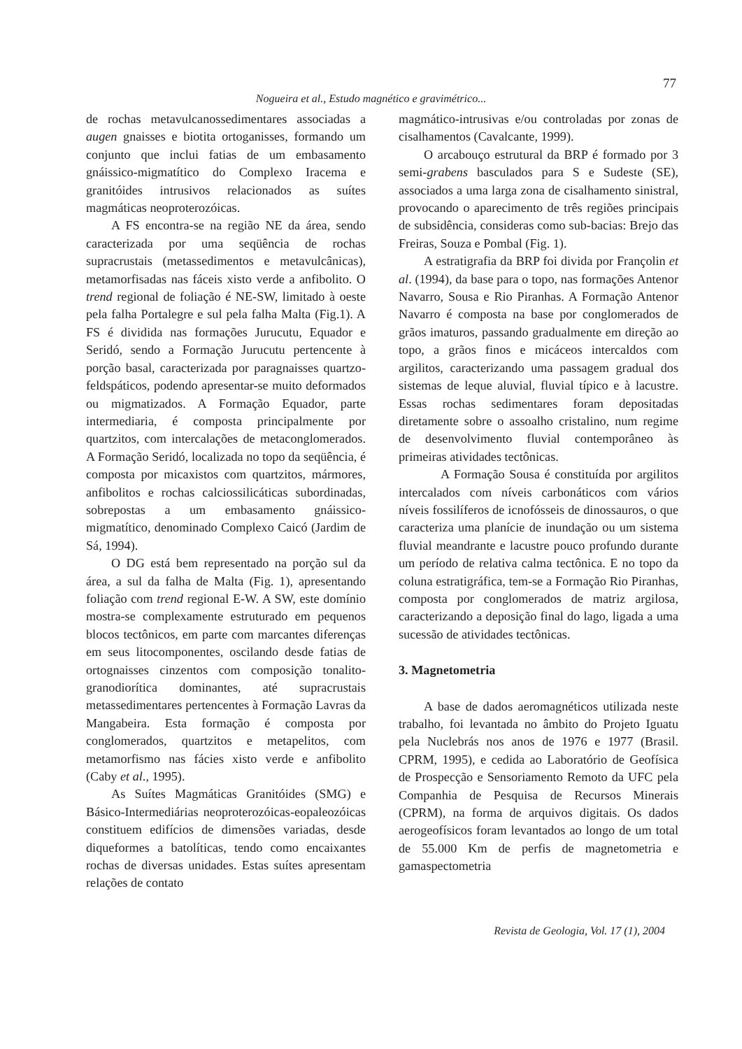77
Nogueira et al., Estudo magnético e gravimétrico...
de rochas metavulcanossedimentares associadas a augen gnaisses e biotita ortoganisses, formando um conjunto que inclui fatias de um embasamento gnáissico-migmatítico do Complexo Iracema e granitóides intrusivos relacionados as suítes magmáticas neoproterozóicas.
A FS encontra-se na região NE da área, sendo caracterizada por uma seqüência de rochas supracrustais (metassedimentos e metavulcânicas), metamorfisadas nas fáceis xisto verde a anfibolito. O trend regional de foliação é NE-SW, limitado à oeste pela falha Portalegre e sul pela falha Malta (Fig.1). A FS é dividida nas formações Jurucutu, Equador e Seridó, sendo a Formação Jurucutu pertencente à porção basal, caracterizada por paragnaisses quartzo-feldspáticos, podendo apresentar-se muito deformados ou migmatizados. A Formação Equador, parte intermediaria, é composta principalmente por quartzitos, com intercalações de metaconglomerados. A Formação Seridó, localizada no topo da seqüência, é composta por micaxistos com quartzitos, mármores, anfibolitos e rochas calciossilicáticas subordinadas, sobrepostas a um embasamento gnáissico-migmatítico, denominado Complexo Caicó (Jardim de Sá, 1994).
O DG está bem representado na porção sul da área, a sul da falha de Malta (Fig. 1), apresentando foliação com trend regional E-W. A SW, este domínio mostra-se complexamente estruturado em pequenos blocos tectônicos, em parte com marcantes diferenças em seus litocomponentes, oscilando desde fatias de ortognaisses cinzentos com composição tonalito-granodiorítica dominantes, até supracrustais metassedimentares pertencentes à Formação Lavras da Mangabeira. Esta formação é composta por conglomerados, quartzitos e metapelitos, com metamorfismo nas fácies xisto verde e anfibolito (Caby et al., 1995).
As Suítes Magmáticas Granitóides (SMG) e Básico-Intermediárias neoproterozóicas-eopaleozóicas constituem edifícios de dimensões variadas, desde diqueformes a batolíticas, tendo como encaixantes rochas de diversas unidades. Estas suítes apresentam relações de contato
magmático-intrusivas e/ou controladas por zonas de cisalhamentos (Cavalcante, 1999).
O arcabouço estrutural da BRP é formado por 3 semi-grabens basculados para S e Sudeste (SE), associados a uma larga zona de cisalhamento sinistral, provocando o aparecimento de três regiões principais de subsidência, consideras como sub-bacias: Brejo das Freiras, Souza e Pombal (Fig. 1).
A estratigrafia da BRP foi divida por Françolin et al. (1994), da base para o topo, nas formações Antenor Navarro, Sousa e Rio Piranhas. A Formação Antenor Navarro é composta na base por conglomerados de grãos imaturos, passando gradualmente em direção ao topo, a grãos finos e micáceos intercaldos com argilitos, caracterizando uma passagem gradual dos sistemas de leque aluvial, fluvial típico e à lacustre. Essas rochas sedimentares foram depositadas diretamente sobre o assoalho cristalino, num regime de desenvolvimento fluvial contemporâneo às primeiras atividades tectônicas.
A Formação Sousa é constituída por argilitos intercalados com níveis carbonáticos com vários níveis fossilíferos de icnofósseis de dinossauros, o que caracteriza uma planície de inundação ou um sistema fluvial meandrante e lacustre pouco profundo durante um período de relativa calma tectônica. E no topo da coluna estratigráfica, tem-se a Formação Rio Piranhas, composta por conglomerados de matriz argilosa, caracterizando a deposição final do lago, ligada a uma sucessão de atividades tectônicas.
3. Magnetometria
A base de dados aeromagnéticos utilizada neste trabalho, foi levantada no âmbito do Projeto Iguatu pela Nuclebrás nos anos de 1976 e 1977 (Brasil. CPRM, 1995), e cedida ao Laboratório de Geofísica de Prospecção e Sensoriamento Remoto da UFC pela Companhia de Pesquisa de Recursos Minerais (CPRM), na forma de arquivos digitais. Os dados aerogeofísicos foram levantados ao longo de um total de 55.000 Km de perfis de magnetometria e gamaspectometria
Revista de Geologia, Vol. 17 (1), 2004